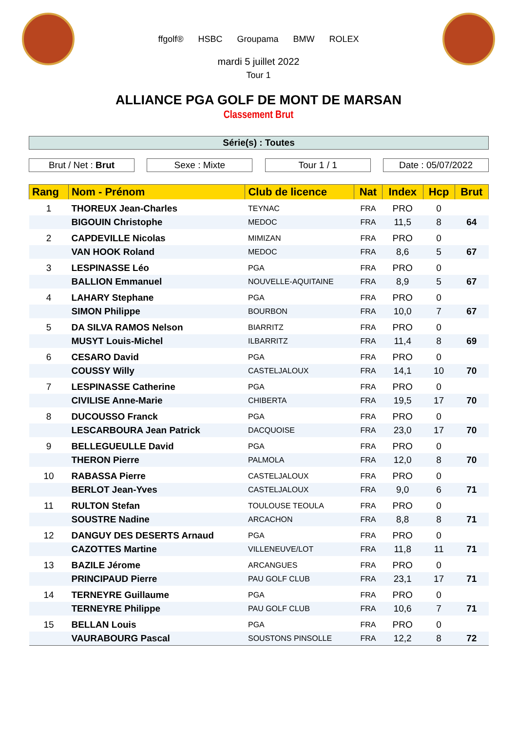ffgolf® HSBC Groupama BMW ROLEX
mardi 5 juillet 2022
Tour 1
ALLIANCE PGA GOLF DE MONT DE MARSAN
Classement Brut
Série(s) : Toutes
Brut / Net : Brut Sexe : Mixte Tour 1 / 1 Date : 05/07/2022
| Rang | Nom - Prénom | Club de licence | Nat | Index | Hcp | Brut |
| --- | --- | --- | --- | --- | --- | --- |
| 1 | THOREUX Jean-Charles | TEYNAC | FRA | PRO | 0 | |
| | BIGOUIN Christophe | MEDOC | FRA | 11,5 | 8 | 64 |
| 2 | CAPDEVILLE Nicolas | MIMIZAN | FRA | PRO | 0 | |
| | VAN HOOK Roland | MEDOC | FRA | 8,6 | 5 | 67 |
| 3 | LESPINASSE Léo | PGA | FRA | PRO | 0 | |
| | BALLION Emmanuel | NOUVELLE-AQUITAINE | FRA | 8,9 | 5 | 67 |
| 4 | LAHARY Stephane | PGA | FRA | PRO | 0 | |
| | SIMON Philippe | BOURBON | FRA | 10,0 | 7 | 67 |
| 5 | DA SILVA RAMOS Nelson | BIARRITZ | FRA | PRO | 0 | |
| | MUSYT Louis-Michel | ILBARRITZ | FRA | 11,4 | 8 | 69 |
| 6 | CESARO David | PGA | FRA | PRO | 0 | |
| | COUSSY Willy | CASTELJALOUX | FRA | 14,1 | 10 | 70 |
| 7 | LESPINASSE Catherine | PGA | FRA | PRO | 0 | |
| | CIVILISE Anne-Marie | CHIBERTA | FRA | 19,5 | 17 | 70 |
| 8 | DUCOUSSO Franck | PGA | FRA | PRO | 0 | |
| | LESCARBOURA Jean Patrick | DACQUOISE | FRA | 23,0 | 17 | 70 |
| 9 | BELLEGUEULLE David | PGA | FRA | PRO | 0 | |
| | THERON Pierre | PALMOLA | FRA | 12,0 | 8 | 70 |
| 10 | RABASSA Pierre | CASTELJALOUX | FRA | PRO | 0 | |
| | BERLOT Jean-Yves | CASTELJALOUX | FRA | 9,0 | 6 | 71 |
| 11 | RULTON Stefan | TOULOUSE TEOULA | FRA | PRO | 0 | |
| | SOUSTRE Nadine | ARCACHON | FRA | 8,8 | 8 | 71 |
| 12 | DANGUY DES DESERTS Arnaud | PGA | FRA | PRO | 0 | |
| | CAZOTTES Martine | VILLENEUVE/LOT | FRA | 11,8 | 11 | 71 |
| 13 | BAZILE Jérome | ARCANGUES | FRA | PRO | 0 | |
| | PRINCIPAUD Pierre | PAU GOLF CLUB | FRA | 23,1 | 17 | 71 |
| 14 | TERNEYRE Guillaume | PGA | FRA | PRO | 0 | |
| | TERNEYRE Philippe | PAU GOLF CLUB | FRA | 10,6 | 7 | 71 |
| 15 | BELLAN Louis | PGA | FRA | PRO | 0 | |
| | VAURABOURG Pascal | SOUSTONS PINSOLLE | FRA | 12,2 | 8 | 72 |